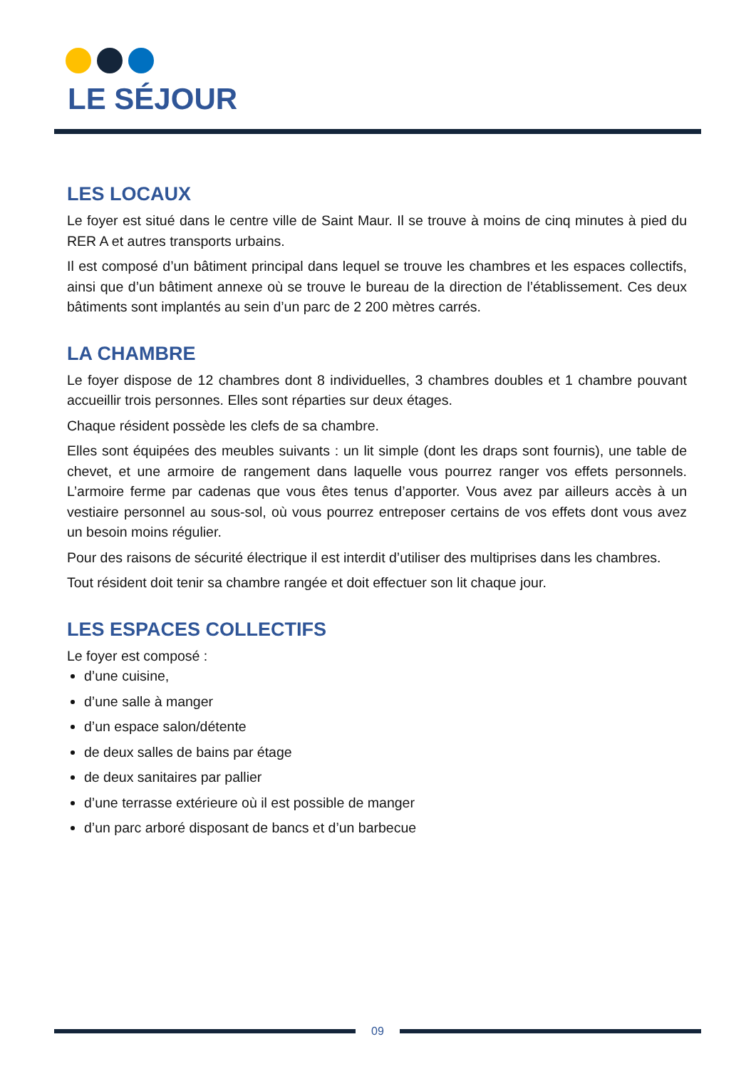LE SÉJOUR
LES LOCAUX
Le foyer est situé dans le centre ville de Saint Maur. Il se trouve à moins de cinq minutes à pied du RER A et autres transports urbains.
Il est composé d’un bâtiment principal dans lequel se trouve les chambres et les espaces collectifs, ainsi que d’un bâtiment annexe où se trouve le bureau de la direction de l’établissement. Ces deux bâtiments sont implantés au sein d’un parc de 2 200 mètres carrés.
LA CHAMBRE
Le foyer dispose de 12 chambres dont 8 individuelles, 3 chambres doubles et 1 chambre pouvant accueillir trois personnes. Elles sont réparties sur deux étages.
Chaque résident possède les clefs de sa chambre.
Elles sont équipées des meubles suivants : un lit simple (dont les draps sont fournis), une table de chevet, et une armoire de rangement dans laquelle vous pourrez ranger vos effets personnels. L’armoire ferme par cadenas que vous êtes tenus d’apporter. Vous avez par ailleurs accès à un vestiaire personnel au sous-sol, où vous pourrez entreposer certains de vos effets dont vous avez un besoin moins régulier.
Pour des raisons de sécurité électrique il est interdit d’utiliser des multiprises dans les chambres.
Tout résident doit tenir sa chambre rangée et doit effectuer son lit chaque jour.
LES ESPACES COLLECTIFS
Le foyer est composé :
d’une cuisine,
d’une salle à manger
d’un espace salon/détente
de deux salles de bains par étage
de deux sanitaires par pallier
d’une terrasse extérieure où il est possible de manger
d’un parc arboré disposant de bancs et d’un barbecue
09